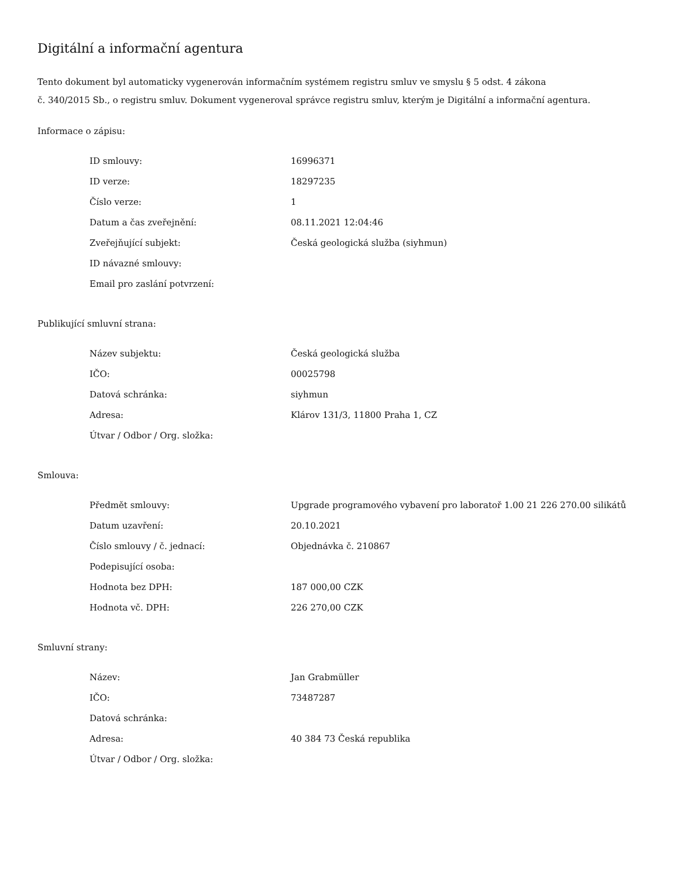Digitální a informační agentura
Tento dokument byl automaticky vygenerován informačním systémem registru smluv ve smyslu § 5 odst. 4 zákona
č. 340/2015 Sb., o registru smluv. Dokument vygeneroval správce registru smluv, kterým je Digitální a informační agentura.
Informace o zápisu:
| ID smlouvy: | 16996371 |
| ID verze: | 18297235 |
| Číslo verze: | 1 |
| Datum a čas zveřejnění: | 08.11.2021 12:04:46 |
| Zveřejňující subjekt: | Česká geologická služba (siyhmun) |
| ID návazné smlouvy: | |
| Email pro zaslání potvrzení: | |
Publikující smluvní strana:
| Název subjektu: | Česká geologická služba |
| IČO: | 00025798 |
| Datová schránka: | siyhmun |
| Adresa: | Klárov 131/3, 11800 Praha 1, CZ |
| Útvar / Odbor / Org. složka: | |
Smlouva:
| Předmět smlouvy: | Upgrade programového vybavení pro laboratoř 1.00 21 226 270.00 silikátů |
| Datum uzavření: | 20.10.2021 |
| Číslo smlouvy / č. jednací: | Objednávka č. 210867 |
| Podepisující osoba: | |
| Hodnota bez DPH: | 187 000,00 CZK |
| Hodnota vč. DPH: | 226 270,00 CZK |
Smluvní strany:
| Název: | Jan Grabmüller |
| IČO: | 73487287 |
| Datová schránka: | |
| Adresa: | 40 384 73 Česká republika |
| Útvar / Odbor / Org. složka: | |